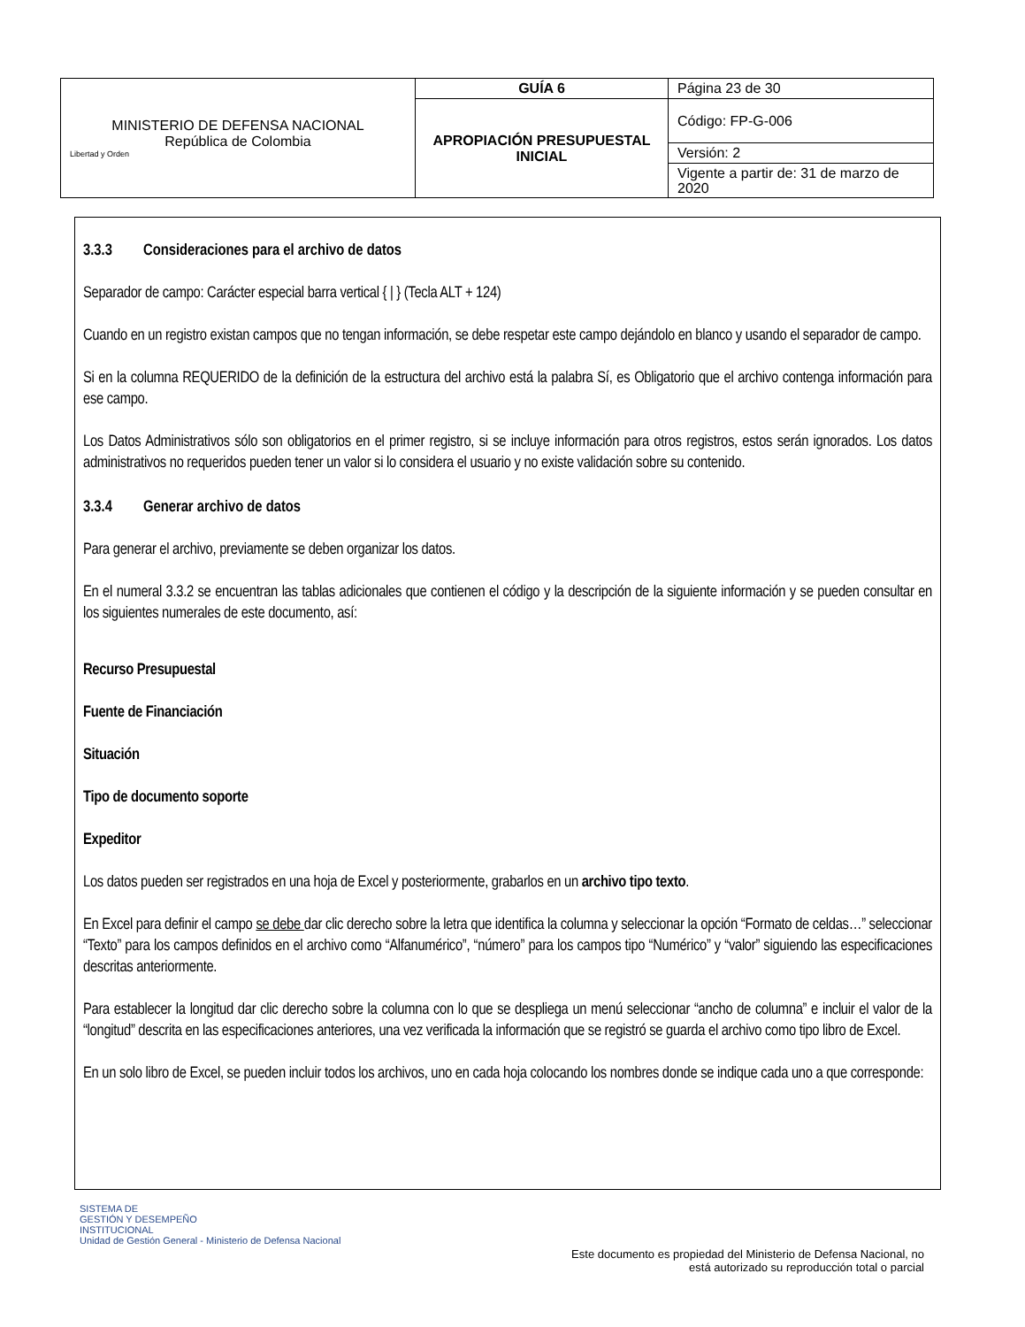| MINISTERIO DE DEFENSA NACIONAL República de Colombia Libertad y Orden | GUÍA 6 | Página 23 de 30 |
| | APROPIACIÓN PRESUPUESTAL INICIAL | Código: FP-G-006 |
| | | Versión: 2 |
| | | Vigente a partir de: 31 de marzo de 2020 |
3.3.3 Consideraciones para el archivo de datos
Separador de campo: Carácter especial barra vertical { | } (Tecla ALT + 124)
Cuando en un registro existan campos que no tengan información, se debe respetar este campo dejándolo en blanco y usando el separador de campo.
Si en la columna REQUERIDO de la definición de la estructura del archivo está la palabra Sí, es Obligatorio que el archivo contenga información para ese campo.
Los Datos Administrativos sólo son obligatorios en el primer registro, si se incluye información para otros registros, estos serán ignorados. Los datos administrativos no requeridos pueden tener un valor si lo considera el usuario y no existe validación sobre su contenido.
3.3.4 Generar archivo de datos
Para generar el archivo, previamente se deben organizar los datos.
En el numeral 3.3.2 se encuentran las tablas adicionales que contienen el código y la descripción de la siguiente información y se pueden consultar en los siguientes numerales de este documento, así:
Recurso Presupuestal
Fuente de Financiación
Situación
Tipo de documento soporte
Expeditor
Los datos pueden ser registrados en una hoja de Excel y posteriormente, grabarlos en un archivo tipo texto.
En Excel para definir el campo se debe dar clic derecho sobre la letra que identifica la columna y seleccionar la opción “Formato de celdas…” seleccionar “Texto” para los campos definidos en el archivo como “Alfanumérico”, “número” para los campos tipo “Numérico” y “valor” siguiendo las especificaciones descritas anteriormente.
Para establecer la longitud dar clic derecho sobre la columna con lo que se despliega un menú seleccionar “ancho de columna” e incluir el valor de la “longitud” descrita en las especificaciones anteriores, una vez verificada la información que se registró se guarda el archivo como tipo libro de Excel.
En un solo libro de Excel, se pueden incluir todos los archivos, uno en cada hoja colocando los nombres donde se indique cada uno a que corresponde:
SISTEMA DE
GESTIÓN Y DESEMPEÑO
INSTITUCIONAL
Unidad de Gestión General - Ministerio de Defensa Nacional
Este documento es propiedad del Ministerio de Defensa Nacional, no
está autorizado su reproducción total o parcial